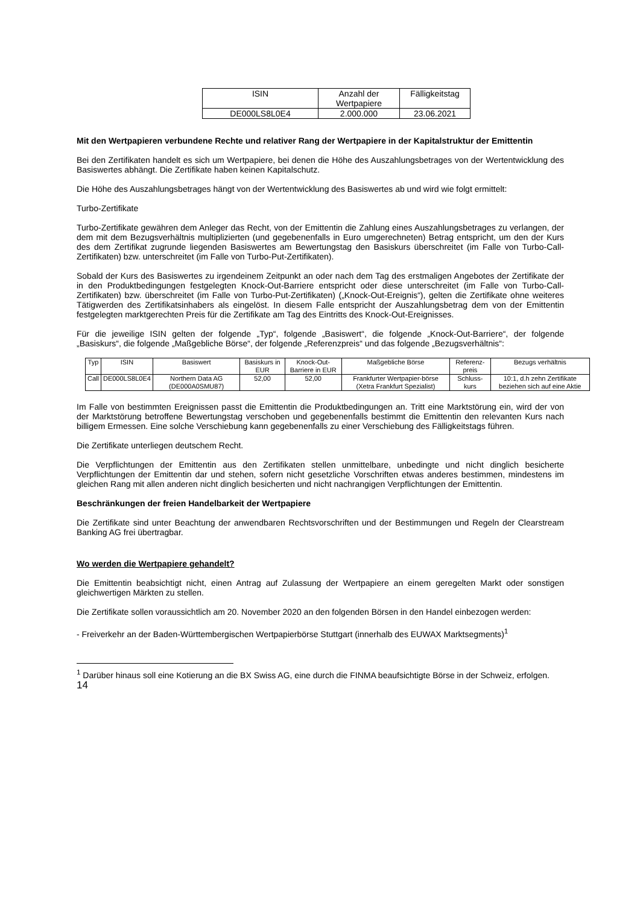| ISIN | Anzahl der Wertpapiere | Fälligkeitstag |
| --- | --- | --- |
| DE000LS8L0E4 | 2.000.000 | 23.06.2021 |
Mit den Wertpapieren verbundene Rechte und relativer Rang der Wertpapiere in der Kapitalstruktur der Emittentin
Bei den Zertifikaten handelt es sich um Wertpapiere, bei denen die Höhe des Auszahlungsbetrages von der Wertentwicklung des Basiswertes abhängt. Die Zertifikate haben keinen Kapitalschutz.
Die Höhe des Auszahlungsbetrages hängt von der Wertentwicklung des Basiswertes ab und wird wie folgt ermittelt:
Turbo-Zertifikate
Turbo-Zertifikate gewähren dem Anleger das Recht, von der Emittentin die Zahlung eines Auszahlungsbetrages zu verlangen, der dem mit dem Bezugsverhältnis multiplizierten (und gegebenenfalls in Euro umgerechneten) Betrag entspricht, um den der Kurs des dem Zertifikat zugrunde liegenden Basiswertes am Bewertungstag den Basiskurs überschreitet (im Falle von Turbo-Call-Zertifikaten) bzw. unterschreitet (im Falle von Turbo-Put-Zertifikaten).
Sobald der Kurs des Basiswertes zu irgendeinem Zeitpunkt an oder nach dem Tag des erstmaligen Angebotes der Zertifikate der in den Produktbedingungen festgelegten Knock-Out-Barriere entspricht oder diese unterschreitet (im Falle von Turbo-Call-Zertifikaten) bzw. überschreitet (im Falle von Turbo-Put-Zertifikaten) („Knock-Out-Ereignis“), gelten die Zertifikate ohne weiteres Tätigwerden des Zertifikatsinhabers als eingelöst. In diesem Falle entspricht der Auszahlungsbetrag dem von der Emittentin festgelegten marktgerechten Preis für die Zertifikate am Tag des Eintritts des Knock-Out-Ereignisses.
Für die jeweilige ISIN gelten der folgende „Typ“, folgende „Basiswert“, die folgende „Knock-Out-Barriere“, der folgende „Basiskurs“, die folgende „Maßgebliche Börse“, der folgende „Referenzpreis“ und das folgende „Bezugsverhältnis“:
| Typ | ISIN | Basiswert | Basiskurs in EUR | Knock-Out-Barriere in EUR | Maßgebliche Börse | Referenz-preis | Bezugs verhältnis |
| --- | --- | --- | --- | --- | --- | --- | --- |
| Call | DE000LS8L0E4 | Northern Data AG (DE000A0SMU87) | 52,00 | 52,00 | Frankfurter Wertpapier-börse (Xetra Frankfurt Spezialist) | Schluss-kurs | 10:1, d.h zehn Zertifikate beziehen sich auf eine Aktie |
Im Falle von bestimmten Ereignissen passt die Emittentin die Produktbedingungen an. Tritt eine Marktstörung ein, wird der von der Marktstörung betroffene Bewertungstag verschoben und gegebenenfalls bestimmt die Emittentin den relevanten Kurs nach billigem Ermessen. Eine solche Verschiebung kann gegebenenfalls zu einer Verschiebung des Fälligkeitstags führen.
Die Zertifikate unterliegen deutschem Recht.
Die Verpflichtungen der Emittentin aus den Zertifikaten stellen unmittelbare, unbedingte und nicht dinglich besicherte Verpflichtungen der Emittentin dar und stehen, sofern nicht gesetzliche Vorschriften etwas anderes bestimmen, mindestens im gleichen Rang mit allen anderen nicht dinglich besicherten und nicht nachrangigen Verpflichtungen der Emittentin.
Beschränkungen der freien Handelbarkeit der Wertpapiere
Die Zertifikate sind unter Beachtung der anwendbaren Rechtsvorschriften und der Bestimmungen und Regeln der Clearstream Banking AG frei übertragbar.
Wo werden die Wertpapiere gehandelt?
Die Emittentin beabsichtigt nicht, einen Antrag auf Zulassung der Wertpapiere an einem geregelten Markt oder sonstigen gleichwertigen Märkten zu stellen.
Die Zertifikate sollen voraussichtlich am 20. November 2020 an den folgenden Börsen in den Handel einbezogen werden:
- Freiverkehr an der Baden-Württembergischen Wertpapierbörse Stuttgart (innerhalb des EUWAX Marktsegments)<sup>1</sup>
<sup>1</sup> Darüber hinaus soll eine Kotierung an die BX Swiss AG, eine durch die FINMA beaufsichtigte Börse in der Schweiz, erfolgen.
14